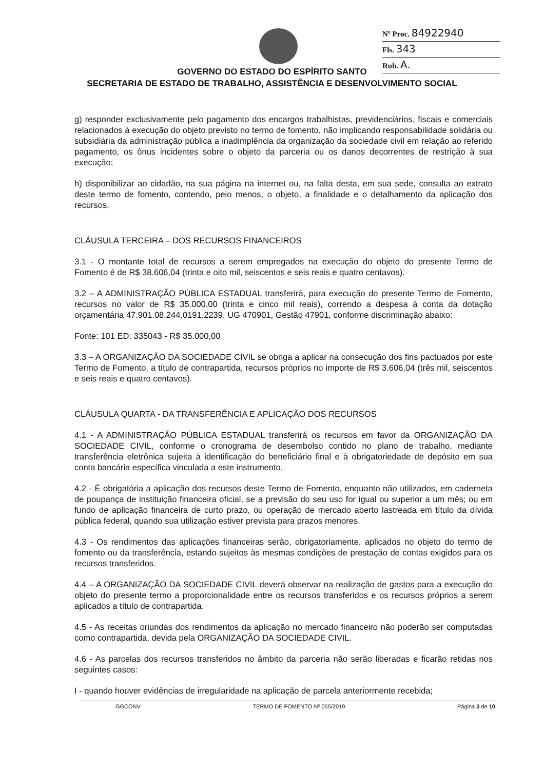Nº Proc. 84922940
Fls. 343
Rub. A.
GOVERNO DO ESTADO DO ESPÍRITO SANTO
SECRETARIA DE ESTADO DE TRABALHO, ASSISTÊNCIA E DESENVOLVIMENTO SOCIAL
g) responder exclusivamente pelo pagamento dos encargos trabalhistas, previdenciários, fiscais e comerciais relacionados à execução do objeto previsto no termo de fomento, não implicando responsabilidade solidária ou subsidiária da administração pública a inadimplência da organização da sociedade civil em relação ao referido pagamento, os ônus incidentes sobre o objeto da parceria ou os danos decorrentes de restrição à sua execução;
h) disponibilizar ao cidadão, na sua página na internet ou, na falta desta, em sua sede, consulta ao extrato deste termo de fomento, contendo, peio menos, o objeto, a finalidade e o detalhamento da aplicação dos recursos.
CLÁUSULA TERCEIRA – DOS RECURSOS FINANCEIROS
3.1 - O montante total de recursos a serem empregados na execução do objeto do presente Termo de Fomento é de R$ 38.606,04 (trinta e oito mil, seiscentos e seis reais e quatro centavos).
3.2 – A ADMINISTRAÇÃO PÚBLICA ESTADUAL transferirá, para execução do presente Termo de Fomento, recursos no valor de R$ 35.000,00 (trinta e cinco mil reais), correndo a despesa à conta da dotação orçamentária 47.901.08.244.0191.2239, UG 470901, Gestão 47901, conforme discriminação abaixo:
Fonte: 101 ED: 335043 - R$ 35.000,00
3.3 – A ORGANIZAÇÃO DA SOCIEDADE CIVIL se obriga a aplicar na consecução dos fins pactuados por este Termo de Fomento, a título de contrapartida, recursos próprios no importe de R$ 3.606,04 (três mil, seiscentos e seis reais e quatro centavos).
CLÁUSULA QUARTA - DA TRANSFERÊNCIA E APLICAÇÃO DOS RECURSOS
4.1 - A ADMINISTRAÇÃO PÚBLICA ESTADUAL transferirá os recursos em favor da ORGANIZAÇÃO DA SOCIEDADE CIVIL, conforme o cronograma de desembolso contido no plano de trabalho, mediante transferência eletrônica sujeita à identificação do beneficiário final e à obrigatoriedade de depósito em sua conta bancária específica vinculada a este instrumento.
4.2 - É obrigatória a aplicação dos recursos deste Termo de Fomento, enquanto não utilizados, em caderneta de poupança de instituição financeira oficial, se a previsão do seu uso for igual ou superior a um mês; ou em fundo de aplicação financeira de curto prazo, ou operação de mercado aberto lastreada em título da dívida pública federal, quando sua utilização estiver prevista para prazos menores.
4.3 - Os rendimentos das aplicações financeiras serão, obrigatoriamente, aplicados no objeto do termo de fomento ou da transferência, estando sujeitos às mesmas condições de prestação de contas exigidos para os recursos transferidos.
4.4 – A ORGANIZAÇÃO DA SOCIEDADE CIVIL deverá observar na realização de gastos para a execução do objeto do presente termo a proporcionalidade entre os recursos transferidos e os recursos próprios a serem aplicados a título de contrapartida.
4.5 - As receitas oriundas dos rendimentos da aplicação no mercado financeiro não poderão ser computadas como contrapartida, devida pela ORGANIZAÇÃO DA SOCIEDADE CIVIL.
4.6 - As parcelas dos recursos transferidos no âmbito da parceria não serão liberadas e ficarão retidas nos seguintes casos:
I - quando houver evidências de irregularidade na aplicação de parcela anteriormente recebida;
GGCONV TERMO DE FOMENTO Nº 055/2019 Página 3 de 10